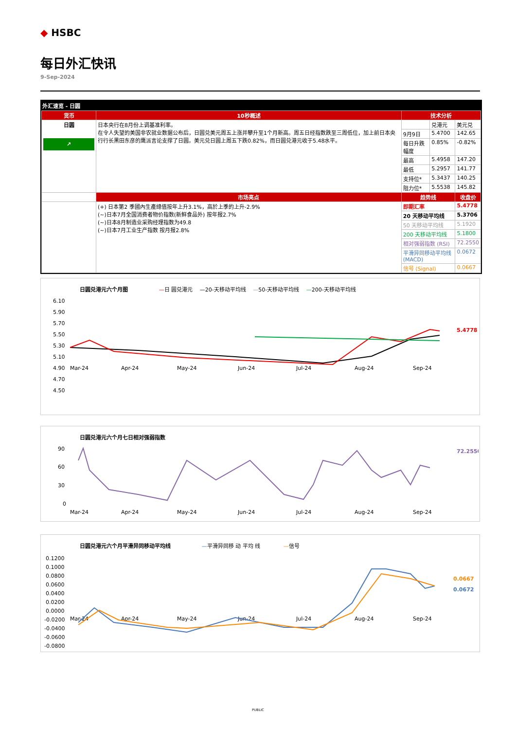◆ HSBC
每日外汇快讯
9-Sep-2024
外汇速览 - 日圆
| 货币 | 10秒概述 | 技术分析 | | |
| --- | --- | --- | --- | --- |
| 日圆 ↗ | 日本央行在8月份上调基准利率。 在令人失望的美国非农就业数据公布后，日圆兑美元周五上涨并攀升至1个月新高。周五日经指数跌至三周低位，加上前日本央行行长黑田东彦的鹰派言论支撑了日圆。美元兑日圆上周五下跌0.82%，而日圆兑港元收于5.48水平。 | | 兑港元 | 美元兑 |
| | | 9月9日 | 5.4700 | 142.65 |
| | | 每日升跌幅度 | 0.85% | -0.82% |
| | | 最高 | 5.4958 | 147.20 |
| | | 最低 | 5.2957 | 141.77 |
| | | 支持位* | 5.3437 | 140.25 |
| | | 阻力位* | 5.5538 | 145.82 |
| | 市场亮点 | 趋势线 | | 收盘价 |
| | (+) 日本第2 季國內生產總值按年上升3.1%，高於上季的上升-2.9% (~)日本7月全国消费者物价指数(新鲜食品外) 按年报2.7% (~)日本8月制造业采购经理指数为49.8 (~)日本7月工业生产指数 按月报2.8% | 即期汇率 | | 5.4778 |
| | | 20 天移动平均线 | | 5.3706 |
| | | 50 天移动平均线 | | 5.1920 |
| | | 200 天移动平均线 | | 5.1800 |
| | | 相对强弱指数 (RSI) | | 72.2550 |
| | | 平滑异同移动平均线 (MACD) | | 0.0672 |
| | | 信号 (Signal) | | 0.0667 |
日圆兑港元六个月图 —日 圆兑港元 　—20-天移动平均线 　—50-天移动平均线 　—200-天移动平均线
6.10
5.90
5.70
5.50
5.30
5.10
4.90
4.70
4.50
Mar-24
Apr-24
May-24
Jun-24
Jul-24
Aug-24
Sep-24
5.4778
日圆兑港元六个月七日相对强弱指数
90
60
30
0
Mar-24
Apr-24
May-24
Jun-24
Jul-24
Aug-24
Sep-24
72.2550
日圆兑港元六个月平滑异同移动平均线 —平滑异同移 动 平均 线 　　　　—信号
0.1200
0.1000
0.0800
0.0600
0.0400
0.0200
0.0000
-0.0200
-0.0400
-0.0600
-0.0800
Mar-24
Apr-24
May-24
Jun-24
Jul-24
Aug-24
Sep-24
0.0667
0.0672
PUBLIC